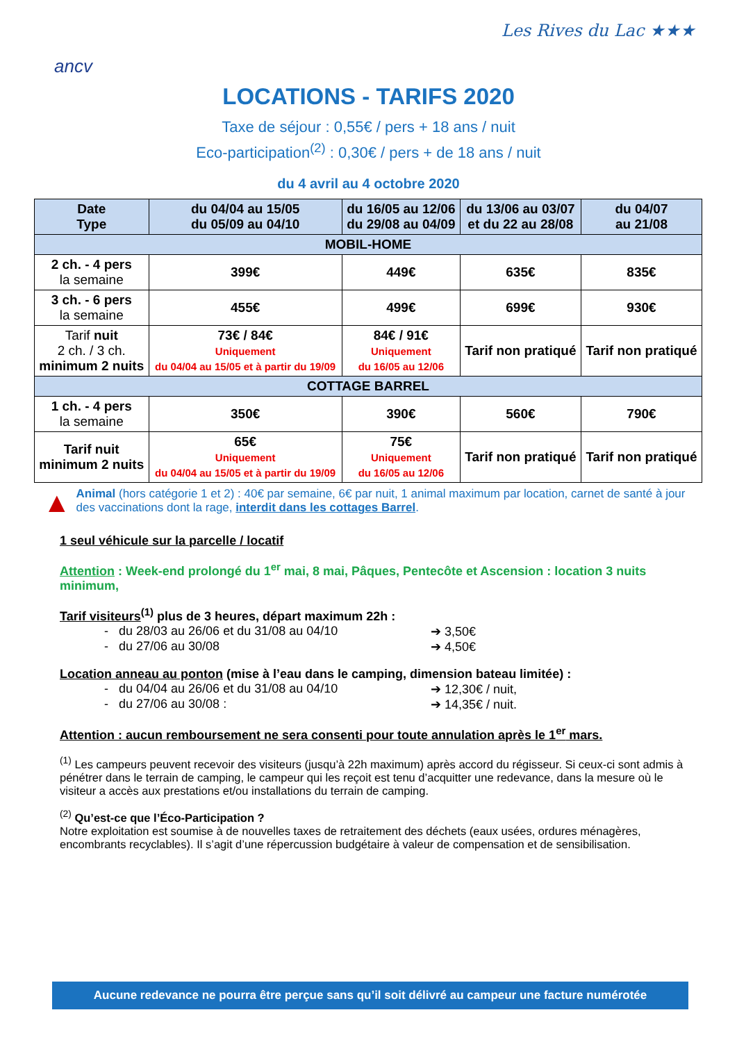ancv
Les Rives du Lac ★★★
LOCATIONS - TARIFS 2020
Taxe de séjour : 0,55€ / pers + 18 ans / nuit
Eco-participation<sup>(2)</sup> : 0,30€ / pers + de 18 ans / nuit
du 4 avril au 4 octobre 2020
| Date Type | du 04/04 au 15/05 du 05/09 au 04/10 | du 16/05 au 12/06 du 29/08 au 04/09 | du 13/06 au 03/07 et du 22 au 28/08 | du 04/07 au 21/08 |
| --- | --- | --- | --- | --- |
| MOBIL-HOME | | | | |
| 2 ch. - 4 pers la semaine | 399€ | 449€ | 635€ | 835€ |
| 3 ch. - 6 pers la semaine | 455€ | 499€ | 699€ | 930€ |
| Tarif nuit 2 ch. / 3 ch. minimum 2 nuits | 73€ / 84€ Uniquement du 04/04 au 15/05 et à partir du 19/09 | 84€ / 91€ Uniquement du 16/05 au 12/06 | Tarif non pratiqué | Tarif non pratiqué |
| COTTAGE BARREL | | | | |
| 1 ch. - 4 pers la semaine | 350€ | 390€ | 560€ | 790€ |
| Tarif nuit minimum 2 nuits | 65€ Uniquement du 04/04 au 15/05 et à partir du 19/09 | 75€ Uniquement du 16/05 au 12/06 | Tarif non pratiqué | Tarif non pratiqué |
▲
Animal (hors catégorie 1 et 2) : 40€ par semaine, 6€ par nuit, 1 animal maximum par location, carnet de santé à jour des vaccinations dont la rage, interdit dans les cottages Barrel.
1 seul véhicule sur la parcelle / locatif
Attention : Week-end prolongé du 1<sup>er</sup> mai, 8 mai, Pâques, Pentecôte et Ascension : location 3 nuits minimum,
Tarif visiteurs<sup>(1)</sup> plus de 3 heures, départ maximum 22h :
- du 28/03 au 26/06 et du 31/08 au 04/10 ➔ 3,50€
- du 27/06 au 30/08 ➔ 4,50€
Location anneau au ponton (mise à l’eau dans le camping, dimension bateau limitée) :
- du 04/04 au 26/06 et du 31/08 au 04/10 ➔ 12,30€ / nuit,
- du 27/06 au 30/08 : ➔ 14,35€ / nuit.
Attention : aucun remboursement ne sera consenti pour toute annulation après le 1<sup>er</sup> mars.
<sup>(1)</sup> Les campeurs peuvent recevoir des visiteurs (jusqu’à 22h maximum) après accord du régisseur. Si ceux-ci sont admis à pénétrer dans le terrain de camping, le campeur qui les reçoit est tenu d’acquitter une redevance, dans la mesure où le visiteur a accès aux prestations et/ou installations du terrain de camping.
<sup>(2)</sup> Qu’est-ce que l’Éco-Participation ?
Notre exploitation est soumise à de nouvelles taxes de retraitement des déchets (eaux usées, ordures ménagères, encombrants recyclables). Il s’agit d’une répercussion budgétaire à valeur de compensation et de sensibilisation.
Aucune redevance ne pourra être perçue sans qu’il soit délivré au campeur une facture numérotée